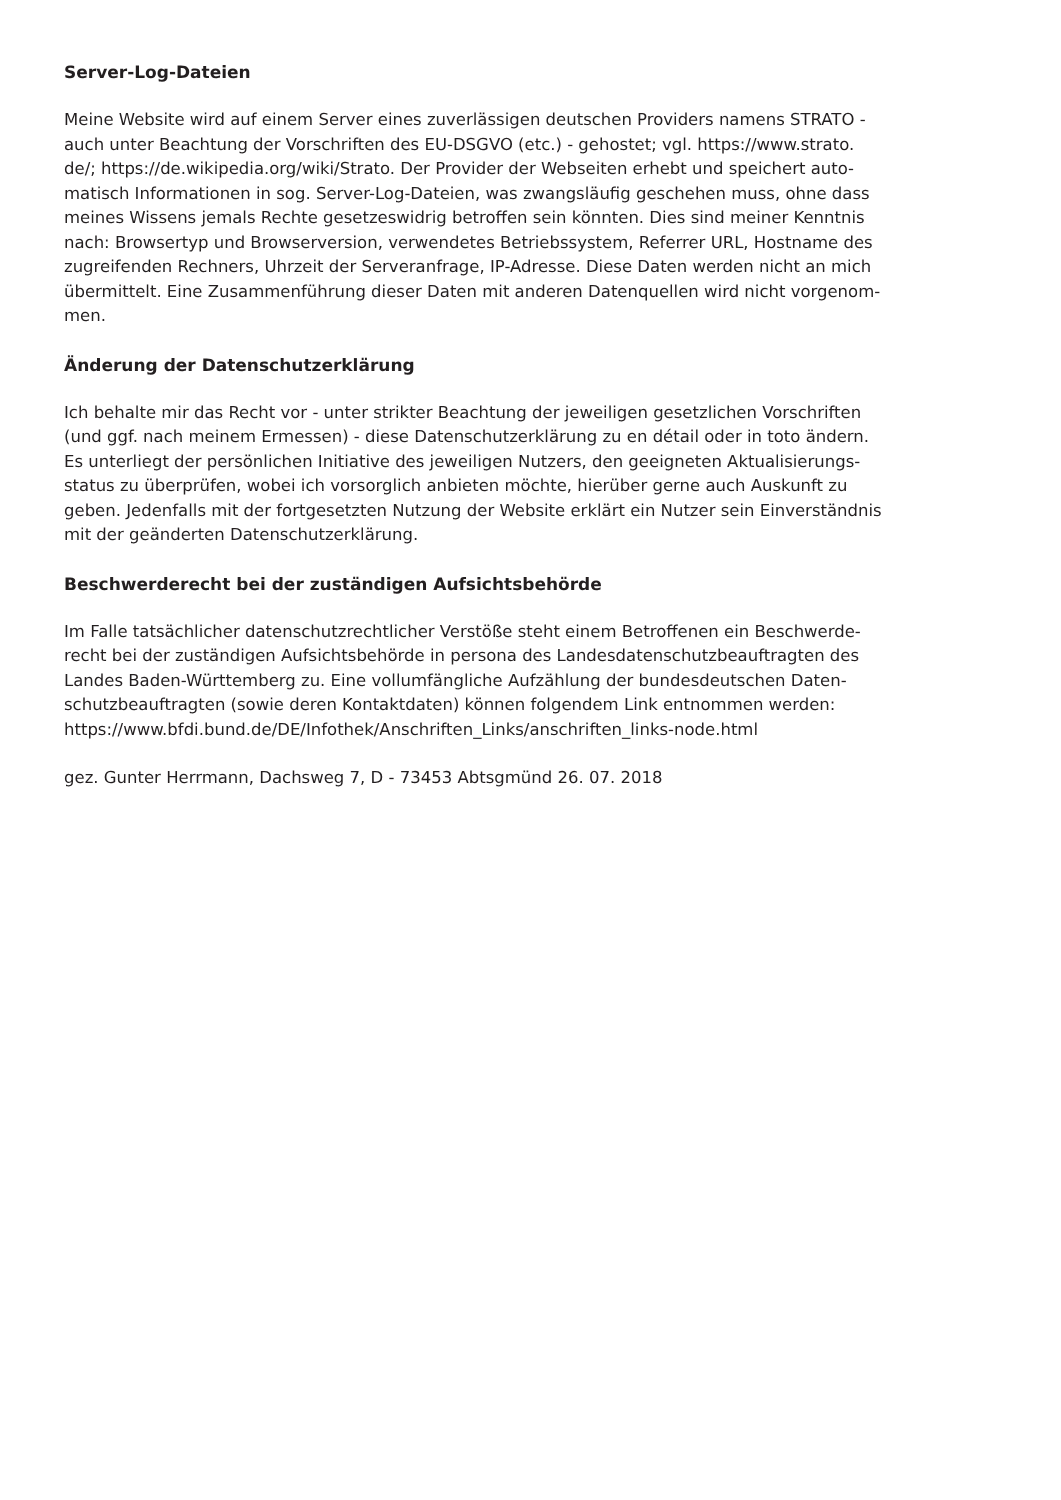Server-Log-Dateien
Meine Website wird auf einem Server eines zuverlässigen deutschen Providers namens STRATO -
auch unter Beachtung der Vorschriften des EU-DSGVO (etc.) - gehostet; vgl. https://www.strato.
de/; https://de.wikipedia.org/wiki/Strato. Der Provider der Webseiten erhebt und speichert auto-
matisch Informationen in sog. Server-Log-Dateien, was zwangsläufig geschehen muss, ohne dass
meines Wissens jemals Rechte gesetzeswidrig betroffen sein könnten. Dies sind meiner Kenntnis
nach: Browsertyp und Browserversion, verwendetes Betriebssystem, Referrer URL, Hostname des
zugreifenden Rechners, Uhrzeit der Serveranfrage, IP-Adresse. Diese Daten werden nicht an mich
übermittelt. Eine Zusammenführung dieser Daten mit anderen Datenquellen wird nicht vorgenom-
men.
Änderung der Datenschutzerklärung
Ich behalte mir das Recht vor - unter strikter Beachtung der jeweiligen gesetzlichen Vorschriften
(und ggf. nach meinem Ermessen) - diese Datenschutzerklärung zu en détail oder in toto ändern.
Es unterliegt der persönlichen Initiative des jeweiligen Nutzers, den geeigneten Aktualisierungs-
status zu überprüfen, wobei ich vorsorglich anbieten möchte, hierüber gerne auch Auskunft zu
geben. Jedenfalls mit der fortgesetzten Nutzung der Website erklärt ein Nutzer sein Einverständnis
mit der geänderten Datenschutzerklärung.
Beschwerderecht bei der zuständigen Aufsichtsbehörde
Im Falle tatsächlicher datenschutzrechtlicher Verstöße steht einem Betroffenen ein Beschwerde-
recht bei der zuständigen Aufsichtsbehörde in persona des Landesdatenschutzbeauftragten des
Landes Baden-Württemberg zu. Eine vollumfängliche Aufzählung der bundesdeutschen Daten-
schutzbeauftragten (sowie deren Kontaktdaten) können folgendem Link entnommen werden:
https://www.bfdi.bund.de/DE/Infothek/Anschriften_Links/anschriften_links-node.html
gez. Gunter Herrmann, Dachsweg 7, D - 73453 Abtsgmünd 26. 07. 2018